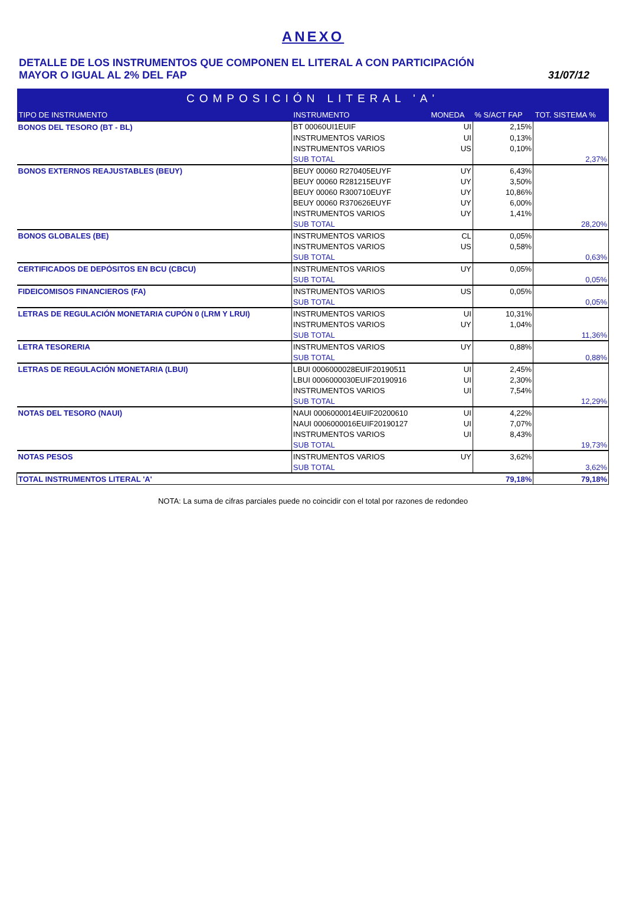ANEXO
DETALLE DE LOS INSTRUMENTOS QUE COMPONEN EL LITERAL A CON PARTICIPACIÓN
MAYOR O IGUAL AL 2% DEL FAP
31/07/12
| COMPOSICIÓN LITERAL 'A' | | | | |
| --- | --- | --- | --- | --- |
| TIPO DE INSTRUMENTO | INSTRUMENTO | MONEDA | % S/ACT FAP | TOT. SISTEMA % |
| BONOS DEL TESORO (BT - BL) | BT 00060UI1EUIF | UI | 2,15% | |
| | INSTRUMENTOS VARIOS | UI | 0,13% | |
| | INSTRUMENTOS VARIOS | US | 0,10% | |
| | SUB TOTAL | | | 2,37% |
| BONOS EXTERNOS REAJUSTABLES (BEUY) | BEUY 00060 R270405EUYF | UY | 6,43% | |
| | BEUY 00060 R281215EUYF | UY | 3,50% | |
| | BEUY 00060 R300710EUYF | UY | 10,86% | |
| | BEUY 00060 R370626EUYF | UY | 6,00% | |
| | INSTRUMENTOS VARIOS | UY | 1,41% | |
| | SUB TOTAL | | | 28,20% |
| BONOS GLOBALES (BE) | INSTRUMENTOS VARIOS | CL | 0,05% | |
| | INSTRUMENTOS VARIOS | US | 0,58% | |
| | SUB TOTAL | | | 0,63% |
| CERTIFICADOS DE DEPÓSITOS EN BCU (CBCU) | INSTRUMENTOS VARIOS | UY | 0,05% | |
| | SUB TOTAL | | | 0,05% |
| FIDEICOMISOS FINANCIEROS (FA) | INSTRUMENTOS VARIOS | US | 0,05% | |
| | SUB TOTAL | | | 0,05% |
| LETRAS DE REGULACIÓN MONETARIA CUPÓN 0 (LRM Y LRUI) | INSTRUMENTOS VARIOS | UI | 10,31% | |
| | INSTRUMENTOS VARIOS | UY | 1,04% | |
| | SUB TOTAL | | | 11,36% |
| LETRA TESORERIA | INSTRUMENTOS VARIOS | UY | 0,88% | |
| | SUB TOTAL | | | 0,88% |
| LETRAS DE REGULACIÓN MONETARIA (LBUI) | LBUI 0006000028EUIF20190511 | UI | 2,45% | |
| | LBUI 0006000030EUIF20190916 | UI | 2,30% | |
| | INSTRUMENTOS VARIOS | UI | 7,54% | |
| | SUB TOTAL | | | 12,29% |
| NOTAS DEL TESORO (NAUI) | NAUI 0006000014EUIF20200610 | UI | 4,22% | |
| | NAUI 0006000016EUIF20190127 | UI | 7,07% | |
| | INSTRUMENTOS VARIOS | UI | 8,43% | |
| | SUB TOTAL | | | 19,73% |
| NOTAS PESOS | INSTRUMENTOS VARIOS | UY | 3,62% | |
| | SUB TOTAL | | | 3,62% |
| TOTAL INSTRUMENTOS LITERAL 'A' | | | 79,18% | 79,18% |
NOTA: La suma de cifras parciales puede no coincidir con el total por razones de redondeo